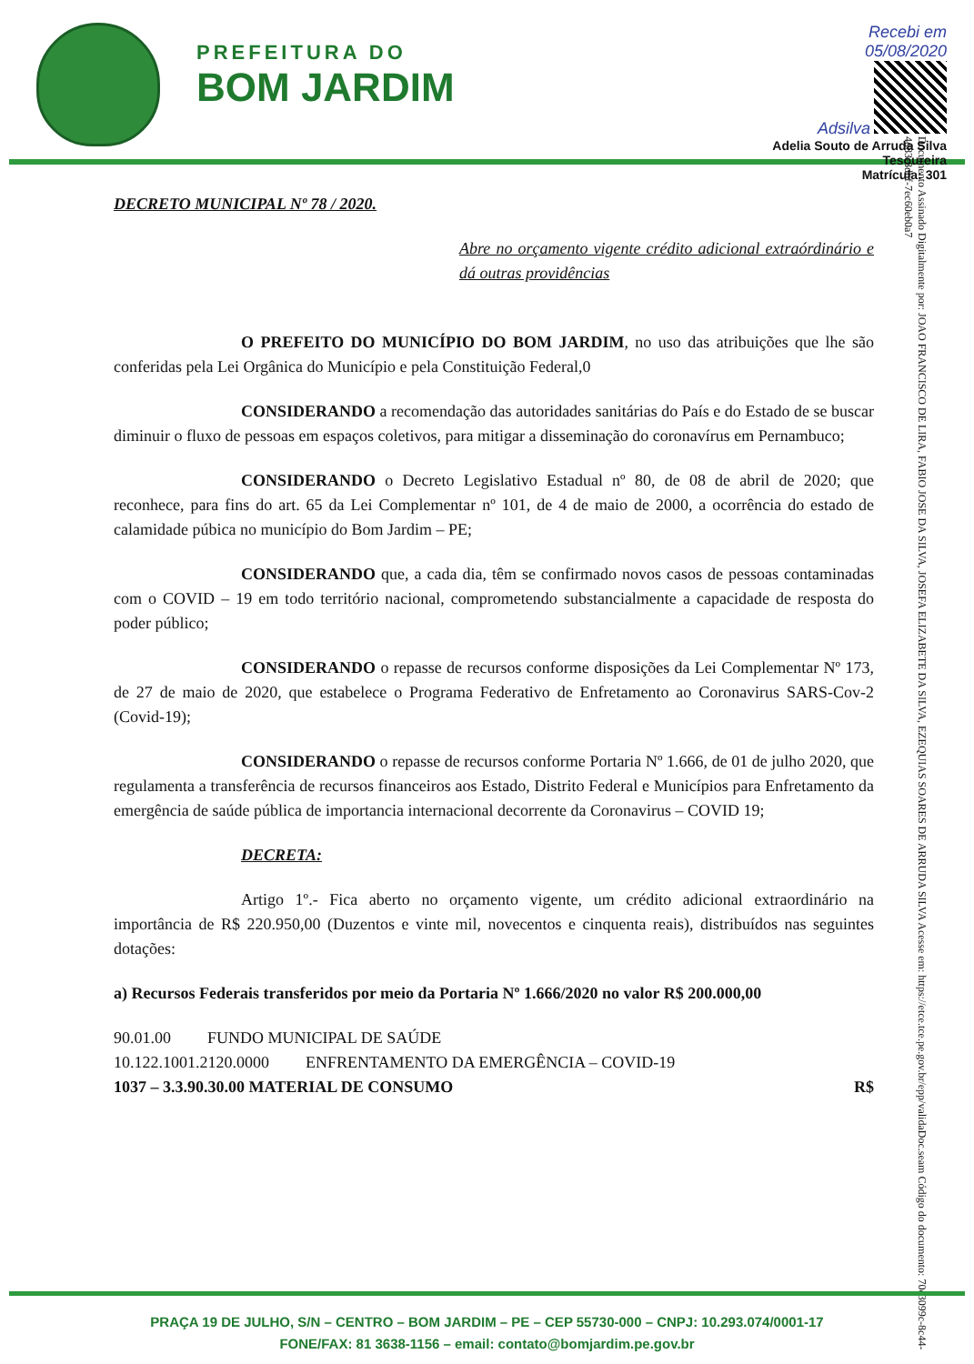PREFEITURA DO
BOM JARDIM
Recebi em
05/08/2020
Adsilva
Adelia Souto de Arruda Silva
Tesoureira
Matrícula: 301
Documento Assinado Digitalmente por: JOAO FRANCISCO DE LIRA, FABIO JOSE DA SILVA, JOSEFA ELIZABETE DA SILVA, EZEQUIAS SOARES DE ARRUDA SILVA Acesse em: https://etce.tce.pe.gov.br/epp/validaDoc.seam Código do documento: 70c3099c-8c44-4d83-8dbf-7ec60eb0a7
DECRETO MUNICIPAL Nº 78 / 2020.
Abre no orçamento vigente crédito adicional extraórdinário e dá outras providências
O PREFEITO DO MUNICÍPIO DO BOM JARDIM, no uso das atribuições que lhe são conferidas pela Lei Orgânica do Município e pela Constituição Federal,0
CONSIDERANDO a recomendação das autoridades sanitárias do País e do Estado de se buscar diminuir o fluxo de pessoas em espaços coletivos, para mitigar a disseminação do coronavírus em Pernambuco;
CONSIDERANDO o Decreto Legislativo Estadual nº 80, de 08 de abril de 2020; que reconhece, para fins do art. 65 da Lei Complementar nº 101, de 4 de maio de 2000, a ocorrência do estado de calamidade púbica no município do Bom Jardim – PE;
CONSIDERANDO que, a cada dia, têm se confirmado novos casos de pessoas contaminadas com o COVID – 19 em todo território nacional, comprometendo substancialmente a capacidade de resposta do poder público;
CONSIDERANDO o repasse de recursos conforme disposições da Lei Complementar Nº 173, de 27 de maio de 2020, que estabelece o Programa Federativo de Enfretamento ao Coronavirus SARS-Cov-2 (Covid-19);
CONSIDERANDO o repasse de recursos conforme Portaria Nº 1.666, de 01 de julho 2020, que regulamenta a transferência de recursos financeiros aos Estado, Distrito Federal e Municípios para Enfretamento da emergência de saúde pública de importancia internacional decorrente da Coronavirus – COVID 19;
DECRETA:
Artigo 1º.- Fica aberto no orçamento vigente, um crédito adicional extraordinário na importância de R$ 220.950,00 (Duzentos e vinte mil, novecentos e cinquenta reais), distribuídos nas seguintes dotações:
a) Recursos Federais transferidos por meio da Portaria Nº 1.666/2020 no valor R$ 200.000,00
90.01.00 FUNDO MUNICIPAL DE SAÚDE
10.122.1001.2120.0000 ENFRENTAMENTO DA EMERGÊNCIA – COVID-19
1037 – 3.3.90.30.00 MATERIAL DE CONSUMO R$
PRAÇA 19 DE JULHO, S/N – CENTRO – BOM JARDIM – PE – CEP 55730-000 – CNPJ: 10.293.074/0001-17
FONE/FAX: 81 3638-1156 – email: contato@bomjardim.pe.gov.br